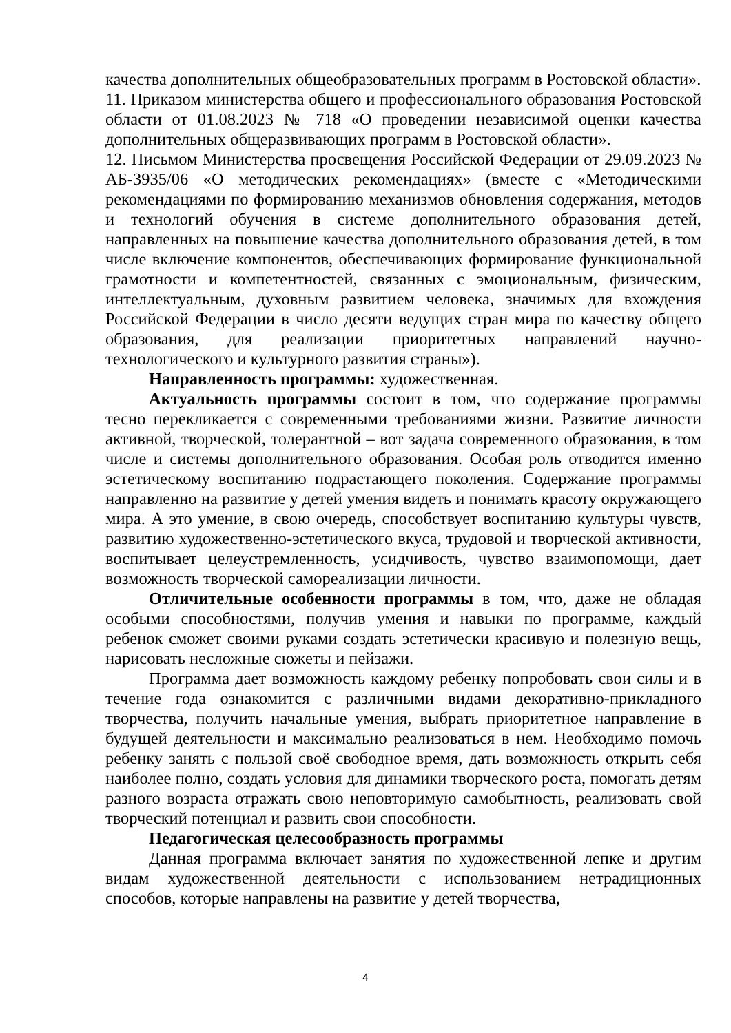качества дополнительных общеобразовательных программ в Ростовской области».
11. Приказом министерства общего и профессионального образования Ростовской области от 01.08.2023 № 718 «О проведении независимой оценки качества дополнительных общеразвивающих программ в Ростовской области».
12. Письмом Министерства просвещения Российской Федерации от 29.09.2023 № АБ-3935/06 «О методических рекомендациях» (вместе с «Методическими рекомендациями по формированию механизмов обновления содержания, методов и технологий обучения в системе дополнительного образования детей, направленных на повышение качества дополнительного образования детей, в том числе включение компонентов, обеспечивающих формирование функциональной грамотности и компетентностей, связанных с эмоциональным, физическим, интеллектуальным, духовным развитием человека, значимых для вхождения Российской Федерации в число десяти ведущих стран мира по качеству общего образования, для реализации приоритетных направлений научно-технологического и культурного развития страны»).
Направленность программы: художественная.
Актуальность программы состоит в том, что содержание программы тесно перекликается с современными требованиями жизни. Развитие личности активной, творческой, толерантной – вот задача современного образования, в том числе и системы дополнительного образования. Особая роль отводится именно эстетическому воспитанию подрастающего поколения. Содержание программы направленно на развитие у детей умения видеть и понимать красоту окружающего мира. А это умение, в свою очередь, способствует воспитанию культуры чувств, развитию художественно-эстетического вкуса, трудовой и творческой активности, воспитывает целеустремленность, усидчивость, чувство взаимопомощи, дает возможность творческой самореализации личности.
Отличительные особенности программы в том, что, даже не обладая особыми способностями, получив умения и навыки по программе, каждый ребенок сможет своими руками создать эстетически красивую и полезную вещь, нарисовать несложные сюжеты и пейзажи.
Программа дает возможность каждому ребенку попробовать свои силы и в течение года ознакомится с различными видами декоративно-прикладного творчества, получить начальные умения, выбрать приоритетное направление в будущей деятельности и максимально реализоваться в нем. Необходимо помочь ребенку занять с пользой своё свободное время, дать возможность открыть себя наиболее полно, создать условия для динамики творческого роста, помогать детям разного возраста отражать свою неповторимую самобытность, реализовать свой творческий потенциал и развить свои способности.
Педагогическая целесообразность программы
Данная программа включает занятия по художественной лепке и другим видам художественной деятельности с использованием нетрадиционных способов, которые направлены на развитие у детей творчества,
4